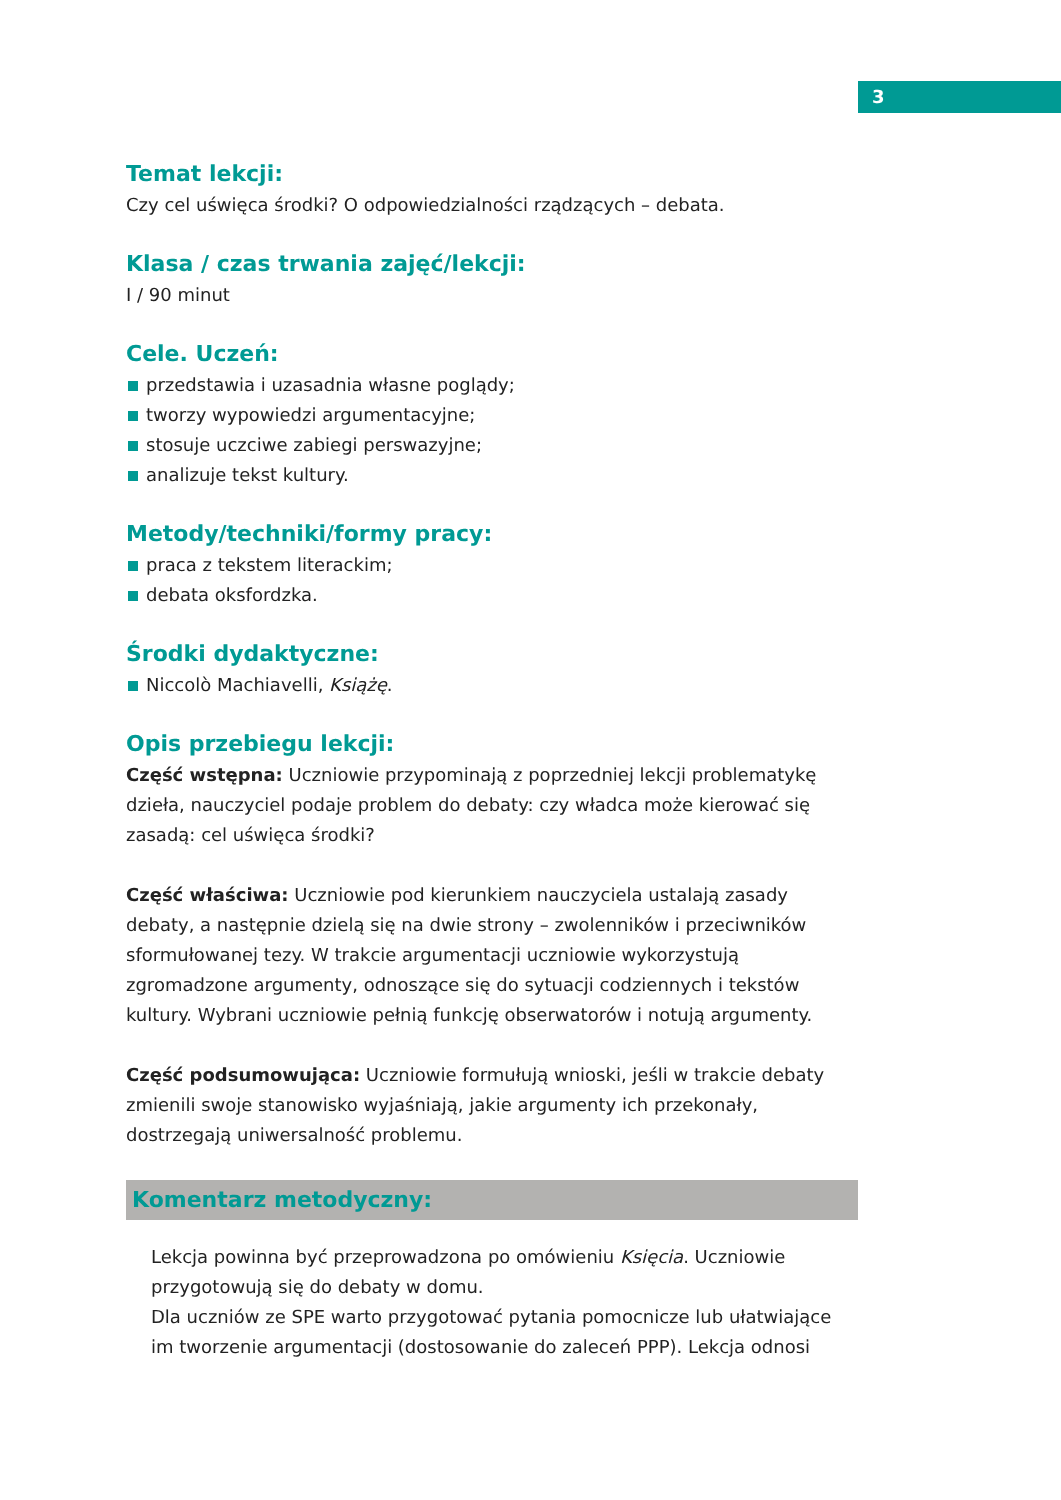3
Temat lekcji:
Czy cel uświęca środki? O odpowiedzialności rządzących – debata.
Klasa / czas trwania zajęć/lekcji:
I / 90 minut
Cele. Uczeń:
przedstawia i uzasadnia własne poglądy;
tworzy wypowiedzi argumentacyjne;
stosuje uczciwe zabiegi perswazyjne;
analizuje tekst kultury.
Metody/techniki/formy pracy:
praca z tekstem literackim;
debata oksfordzka.
Środki dydaktyczne:
Niccolò Machiavelli, Książę.
Opis przebiegu lekcji:
Część wstępna: Uczniowie przypominają z poprzedniej lekcji problematykę dzieła, nauczyciel podaje problem do debaty: czy władca może kierować się zasadą: cel uświęca środki?
Część właściwa: Uczniowie pod kierunkiem nauczyciela ustalają zasady debaty, a następnie dzielą się na dwie strony – zwolenników i przeciwników sformułowanej tezy. W trakcie argumentacji uczniowie wykorzystują zgromadzone argumenty, odnoszące się do sytuacji codziennych i tekstów kultury. Wybrani uczniowie pełnią funkcję obserwatorów i notują argumenty.
Część podsumowująca: Uczniowie formułują wnioski, jeśli w trakcie debaty zmienili swoje stanowisko wyjaśniają, jakie argumenty ich przekonały, dostrzegają uniwersalność problemu.
Komentarz metodyczny:
Lekcja powinna być przeprowadzona po omówieniu Księcia. Uczniowie przygotowują się do debaty w domu.
Dla uczniów ze SPE warto przygotować pytania pomocnicze lub ułatwiające im tworzenie argumentacji (dostosowanie do zaleceń PPP). Lekcja odnosi